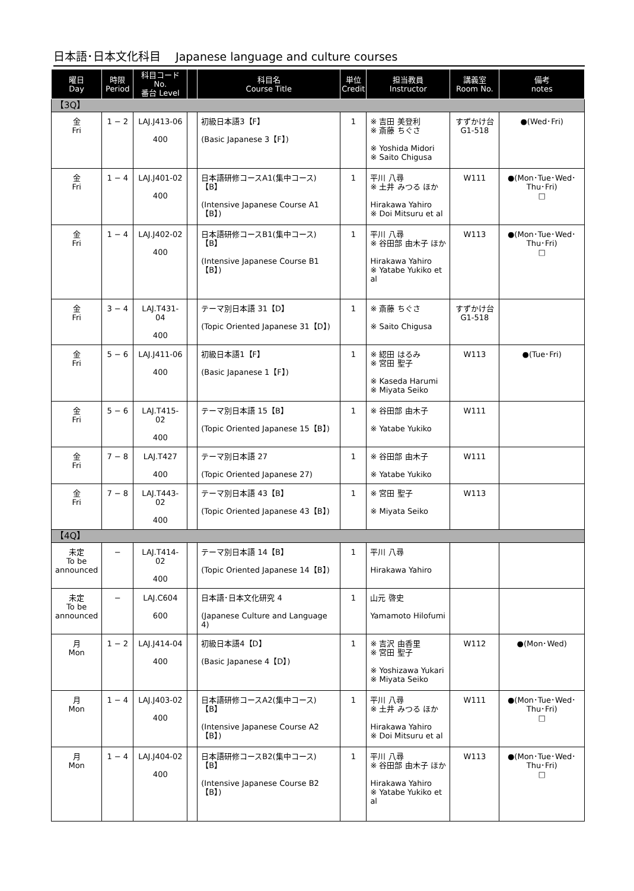日本語･日本文化科目　 Japanese language and culture courses
| 曜日 Day | 時限 Period | 科目コード No. 番台 Level | | 科目名 Course Title | 単位 Credit | 担当教員 Instructor | 講義室 Room No. | 備考 notes |
| --- | --- | --- | --- | --- | --- | --- | --- | --- |
| 【3Q】 | | | | | | | | |
| 金 Fri | 1 − 2 | LAJ.J413-06 400 | | 初級日本語3【F】 (Basic Japanese 3【F】) | 1 | ※ 吉田 美登利 ※ 斎藤 ちぐさ ※ Yoshida Midori ※ Saito Chigusa | すずかけ台 G1-518 | ●(Wed･Fri) |
| 金 Fri | 1 − 4 | LAJ.J401-02 400 | | 日本語研修コースA1(集中コース)【B】 (Intensive Japanese Course A1【B】) | 1 | 平川 八尋 ※ 土井 みつる ほか Hirakawa Yahiro ※ Doi Mitsuru et al | W111 | ●(Mon･Tue･Wed･Thu･Fri) □ |
| 金 Fri | 1 − 4 | LAJ.J402-02 400 | | 日本語研修コースB1(集中コース)【B】 (Intensive Japanese Course B1【B】) | 1 | 平川 八尋 ※ 谷田部 由木子 ほか Hirakawa Yahiro ※ Yatabe Yukiko et al | W113 | ●(Mon･Tue･Wed･Thu･Fri) □ |
| 金 Fri | 3 − 4 | LAJ.T431-04 400 | | テーマ別日本語 31【D】 (Topic Oriented Japanese 31【D】) | 1 | ※ 斎藤 ちぐさ ※ Saito Chigusa | すずかけ台 G1-518 | |
| 金 Fri | 5 − 6 | LAJ.J411-06 400 | | 初級日本語1【F】 (Basic Japanese 1【F】) | 1 | ※ 綛田 はるみ ※ 宮田 聖子 ※ Kaseda Harumi ※ Miyata Seiko | W113 | ●(Tue･Fri) |
| 金 Fri | 5 − 6 | LAJ.T415-02 400 | | テーマ別日本語 15【B】 (Topic Oriented Japanese 15【B】) | 1 | ※ 谷田部 由木子 ※ Yatabe Yukiko | W111 | |
| 金 Fri | 7 − 8 | LAJ.T427 400 | | テーマ別日本語 27 (Topic Oriented Japanese 27) | 1 | ※ 谷田部 由木子 ※ Yatabe Yukiko | W111 | |
| 金 Fri | 7 − 8 | LAJ.T443-02 400 | | テーマ別日本語 43【B】 (Topic Oriented Japanese 43【B】) | 1 | ※ 宮田 聖子 ※ Miyata Seiko | W113 | |
| 【4Q】 | | | | | | | | |
| 未定 To be announced | − | LAJ.T414-02 400 | | テーマ別日本語 14【B】 (Topic Oriented Japanese 14【B】) | 1 | 平川 八尋 Hirakawa Yahiro | | |
| 未定 To be announced | − | LAJ.C604 600 | | 日本語･日本文化研究 4 (Japanese Culture and Language 4) | 1 | 山元 啓史 Yamamoto Hilofumi | | |
| 月 Mon | 1 − 2 | LAJ.J414-04 400 | | 初級日本語4【D】 (Basic Japanese 4【D】) | 1 | ※ 吉沢 由香里 ※ 宮田 聖子 ※ Yoshizawa Yukari ※ Miyata Seiko | W112 | ●(Mon･Wed) |
| 月 Mon | 1 − 4 | LAJ.J403-02 400 | | 日本語研修コースA2(集中コース)【B】 (Intensive Japanese Course A2【B】) | 1 | 平川 八尋 ※ 土井 みつる ほか Hirakawa Yahiro ※ Doi Mitsuru et al | W111 | ●(Mon･Tue･Wed･Thu･Fri) □ |
| 月 Mon | 1 − 4 | LAJ.J404-02 400 | | 日本語研修コースB2(集中コース)【B】 (Intensive Japanese Course B2【B】) | 1 | 平川 八尋 ※ 谷田部 由木子 ほか Hirakawa Yahiro ※ Yatabe Yukiko et al | W113 | ●(Mon･Tue･Wed･Thu･Fri) □ |